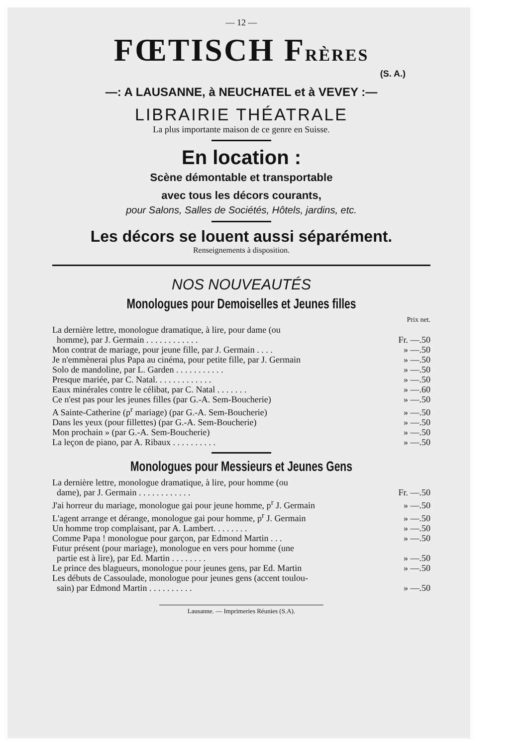— 12 —
FŒTISCH FRÈRES
(S. A.)
—: A LAUSANNE, à NEUCHATEL et à VEVEY :—
LIBRAIRIE THÉATRALE
La plus importante maison de ce genre en Suisse.
En location :
Scène démontable et transportable
avec tous les décors courants,
pour Salons, Salles de Sociétés, Hôtels, jardins, etc.
Les décors se louent aussi séparément.
Renseignements à disposition.
NOS NOUVEAUTÉS
Monologues pour Demoiselles et Jeunes filles
| | Prix net. |
| La dernière lettre, monologue dramatique, à lire, pour dame (ou homme), par J. Germain . . . . . . . . . . . . | Fr. —.50 |
| Mon contrat de mariage, pour jeune fille, par J. Germain . . . . | » —.50 |
| Je n'emmènerai plus Papa au cinéma, pour petite fille, par J. Germain | » —.50 |
| Solo de mandoline, par L. Garden . . . . . . . . . . . | » —.50 |
| Presque mariée, par C. Natal. . . . . . . . . . . . . | » —.50 |
| Eaux minérales contre le célibat, par C. Natal . . . . . . . | » —.60 |
| Ce n'est pas pour les jeunes filles (par G.-A. Sem-Boucherie) | » —.50 |
| A Sainte-Catherine (p<sup>r</sup> mariage) (par G.-A. Sem-Boucherie) | » —.50 |
| Dans les yeux (pour fillettes) (par G.-A. Sem-Boucherie) | » —.50 |
| Mon prochain » (par G.-A. Sem-Boucherie) | » —.50 |
| La leçon de piano, par A. Ribaux . . . . . . . . . . | » —.50 |
Monologues pour Messieurs et Jeunes Gens
| La dernière lettre, monologue dramatique, à lire, pour homme (ou dame), par J. Germain . . . . . . . . . . . . | Fr. —.50 |
| J'ai horreur du mariage, monologue gai pour jeune homme, p<sup>r</sup> J. Germain | » —.50 |
| L'agent arrange et dérange, monologue gai pour homme, p<sup>r</sup> J. Germain | » —.50 |
| Un homme trop complaisant, par A. Lambert. . . . . . . . | » —.50 |
| Comme Papa ! monologue pour garçon, par Edmond Martin . . . | » —.50 |
| Futur présent (pour mariage), monologue en vers pour homme (une partie est à lire), par Ed. Martin . . . . . . . . | » —.50 |
| Le prince des blagueurs, monologue pour jeunes gens, par Ed. Martin | » —.50 |
| Les débuts de Cassoulade, monologue pour jeunes gens (accent toulou- sain) par Edmond Martin . . . . . . . . . . | » —.50 |
Lausanne. — Imprimeries Réunies (S.A).